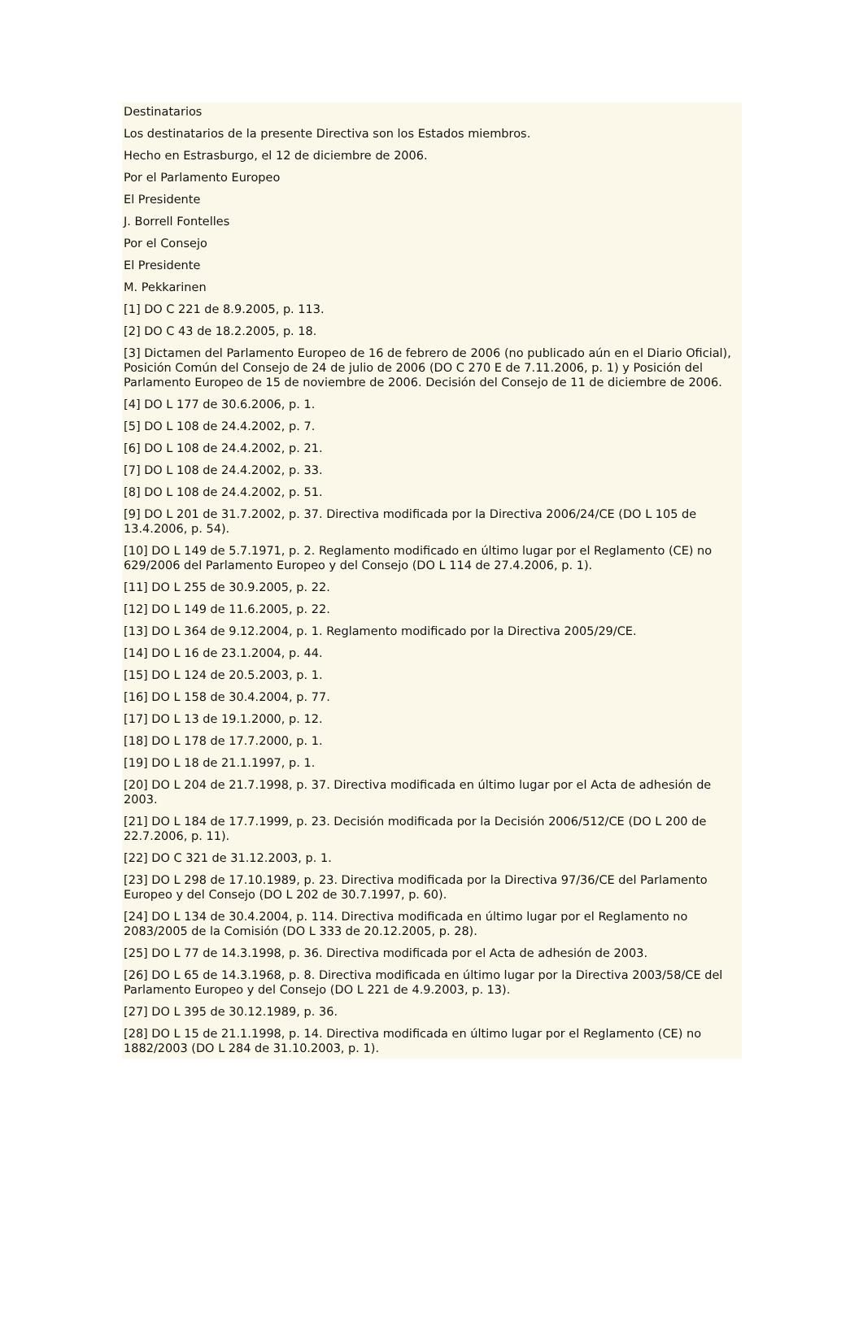Destinatarios
Los destinatarios de la presente Directiva son los Estados miembros.
Hecho en Estrasburgo, el 12 de diciembre de 2006.
Por el Parlamento Europeo
El Presidente
J. Borrell Fontelles
Por el Consejo
El Presidente
M. Pekkarinen
[1] DO C 221 de 8.9.2005, p. 113.
[2] DO C 43 de 18.2.2005, p. 18.
[3] Dictamen del Parlamento Europeo de 16 de febrero de 2006 (no publicado aún en el Diario Oficial), Posición Común del Consejo de 24 de julio de 2006 (DO C 270 E de 7.11.2006, p. 1) y Posición del Parlamento Europeo de 15 de noviembre de 2006. Decisión del Consejo de 11 de diciembre de 2006.
[4] DO L 177 de 30.6.2006, p. 1.
[5] DO L 108 de 24.4.2002, p. 7.
[6] DO L 108 de 24.4.2002, p. 21.
[7] DO L 108 de 24.4.2002, p. 33.
[8] DO L 108 de 24.4.2002, p. 51.
[9] DO L 201 de 31.7.2002, p. 37. Directiva modificada por la Directiva 2006/24/CE (DO L 105 de 13.4.2006, p. 54).
[10] DO L 149 de 5.7.1971, p. 2. Reglamento modificado en último lugar por el Reglamento (CE) no 629/2006 del Parlamento Europeo y del Consejo (DO L 114 de 27.4.2006, p. 1).
[11] DO L 255 de 30.9.2005, p. 22.
[12] DO L 149 de 11.6.2005, p. 22.
[13] DO L 364 de 9.12.2004, p. 1. Reglamento modificado por la Directiva 2005/29/CE.
[14] DO L 16 de 23.1.2004, p. 44.
[15] DO L 124 de 20.5.2003, p. 1.
[16] DO L 158 de 30.4.2004, p. 77.
[17] DO L 13 de 19.1.2000, p. 12.
[18] DO L 178 de 17.7.2000, p. 1.
[19] DO L 18 de 21.1.1997, p. 1.
[20] DO L 204 de 21.7.1998, p. 37. Directiva modificada en último lugar por el Acta de adhesión de 2003.
[21] DO L 184 de 17.7.1999, p. 23. Decisión modificada por la Decisión 2006/512/CE (DO L 200 de 22.7.2006, p. 11).
[22] DO C 321 de 31.12.2003, p. 1.
[23] DO L 298 de 17.10.1989, p. 23. Directiva modificada por la Directiva 97/36/CE del Parlamento Europeo y del Consejo (DO L 202 de 30.7.1997, p. 60).
[24] DO L 134 de 30.4.2004, p. 114. Directiva modificada en último lugar por el Reglamento no 2083/2005 de la Comisión (DO L 333 de 20.12.2005, p. 28).
[25] DO L 77 de 14.3.1998, p. 36. Directiva modificada por el Acta de adhesión de 2003.
[26] DO L 65 de 14.3.1968, p. 8. Directiva modificada en último lugar por la Directiva 2003/58/CE del Parlamento Europeo y del Consejo (DO L 221 de 4.9.2003, p. 13).
[27] DO L 395 de 30.12.1989, p. 36.
[28] DO L 15 de 21.1.1998, p. 14. Directiva modificada en último lugar por el Reglamento (CE) no 1882/2003 (DO L 284 de 31.10.2003, p. 1).